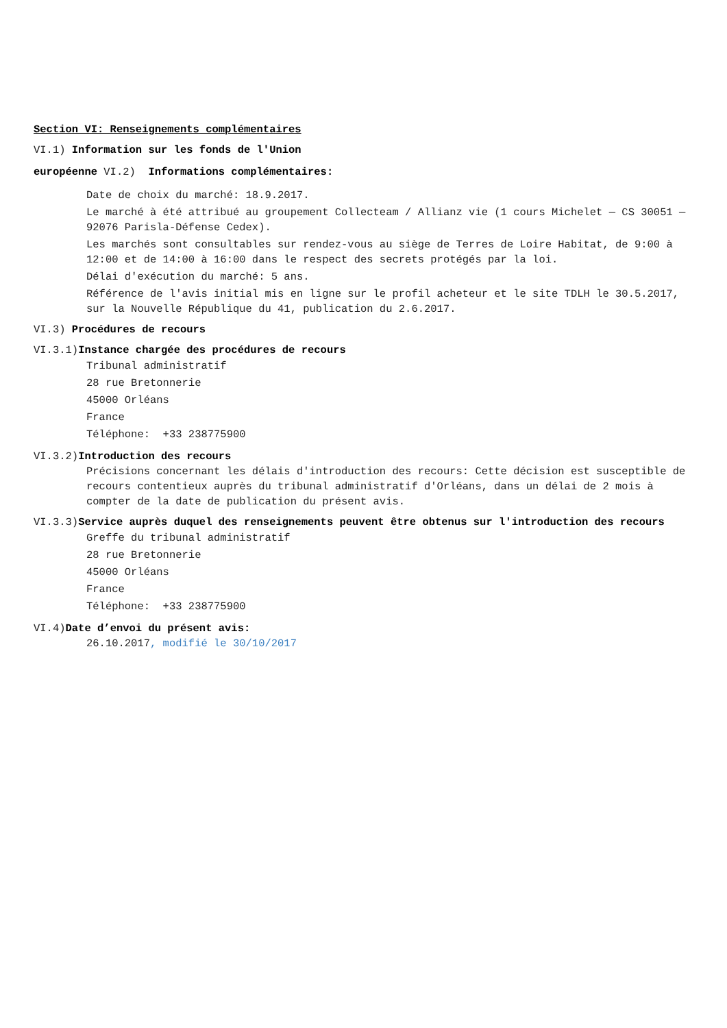Section VI: Renseignements complémentaires
VI.1) Information sur les fonds de l'Union
européenne VI.2) Informations complémentaires:
Date de choix du marché: 18.9.2017.
Le marché à été attribué au groupement Collecteam / Allianz vie (1 cours Michelet — CS 30051 — 92076 Parisla-Défense Cedex).
Les marchés sont consultables sur rendez-vous au siège de Terres de Loire Habitat, de 9:00 à 12:00 et de 14:00 à 16:00 dans le respect des secrets protégés par la loi.
Délai d'exécution du marché: 5 ans.
Référence de l'avis initial mis en ligne sur le profil acheteur et le site TDLH le 30.5.2017, sur la Nouvelle République du 41, publication du 2.6.2017.
VI.3) Procédures de recours
VI.3.1)Instance chargée des procédures de recours
Tribunal administratif
28 rue Bretonnerie
45000 Orléans
France
Téléphone: +33 238775900
VI.3.2)Introduction des recours
Précisions concernant les délais d'introduction des recours: Cette décision est susceptible de recours contentieux auprès du tribunal administratif d'Orléans, dans un délai de 2 mois à compter de la date de publication du présent avis.
VI.3.3)Service auprès duquel des renseignements peuvent être obtenus sur l'introduction des recours
Greffe du tribunal administratif
28 rue Bretonnerie
45000 Orléans
France
Téléphone: +33 238775900
VI.4)Date d’envoi du présent avis:
26.10.2017, modifié le 30/10/2017